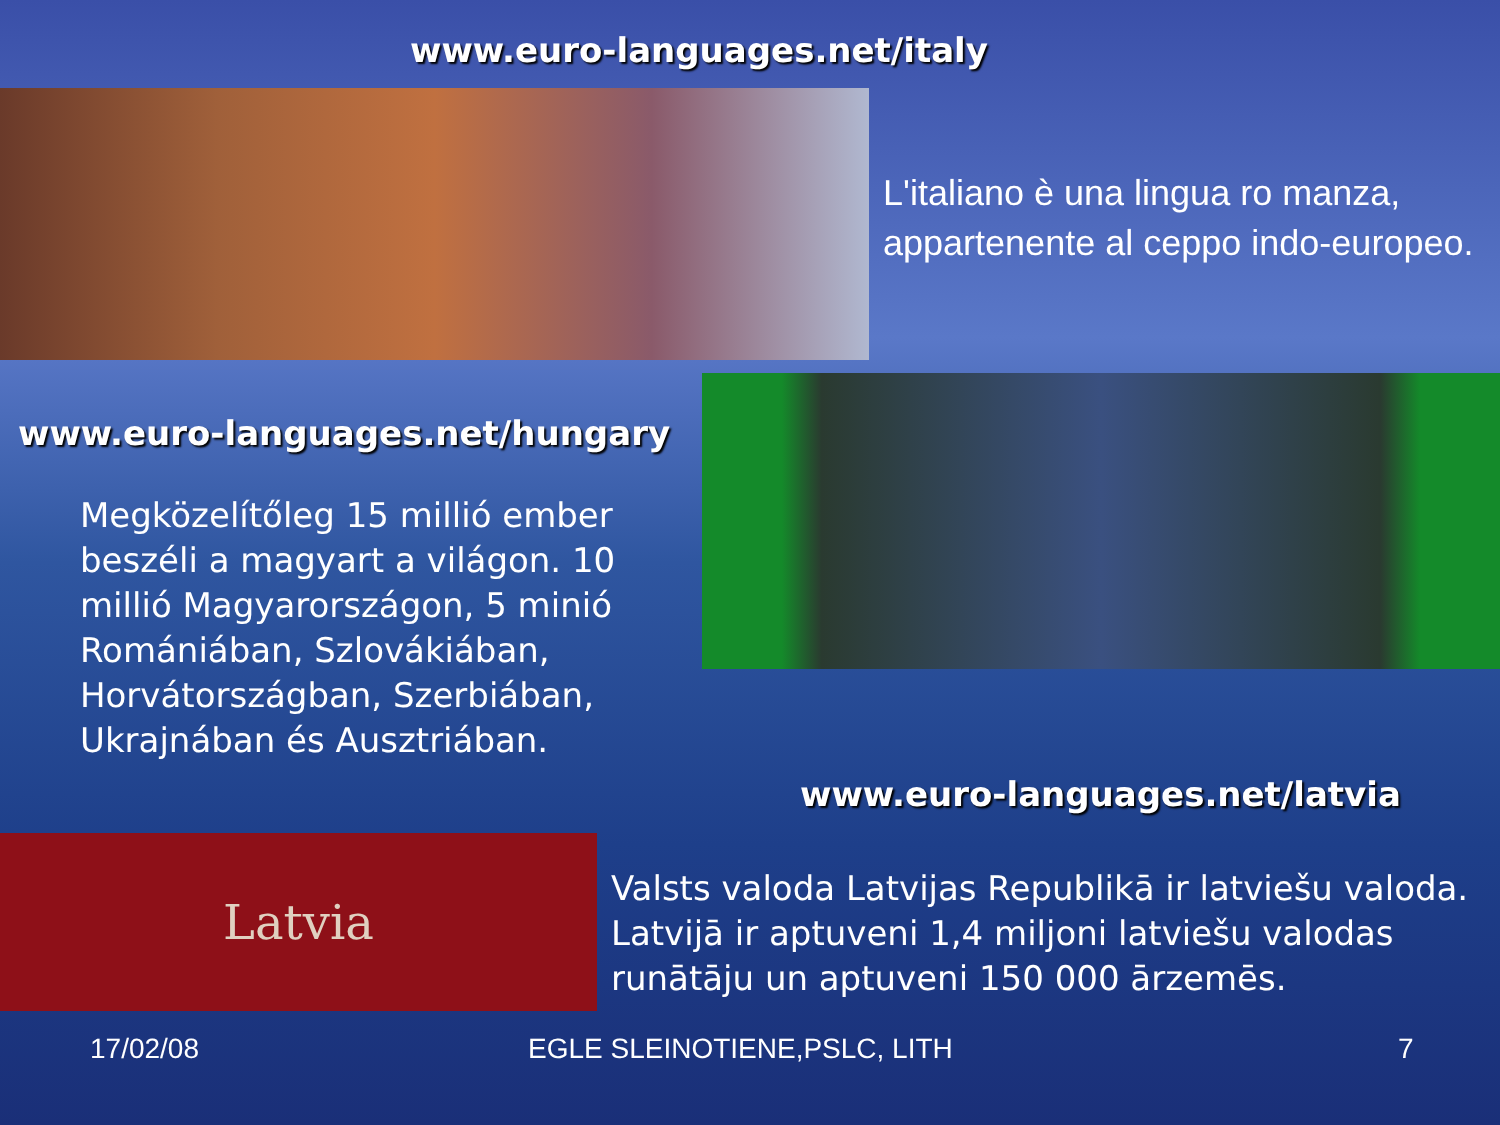www.euro-languages.net/italy
L'italiano è una lingua ro manza, appartenente al ceppo indo-europeo.
www.euro-languages.net/hungary
Megközelítőleg 15 millió ember beszéli a magyart a világon. 10 millió Magyarországon, 5 minió Romániában, Szlovákiában, Horvátországban, Szerbiában, Ukrajnában és Ausztriában.
www.euro-languages.net/latvia
Latvia
Valsts valoda Latvijas Republikā ir latviešu valoda. Latvijā ir aptuveni 1,4 miljoni latviešu valodas runātāju un aptuveni 150 000 ārzemēs.
17/02/08 EGLE SLEINOTIENE,PSLC, LITH 7